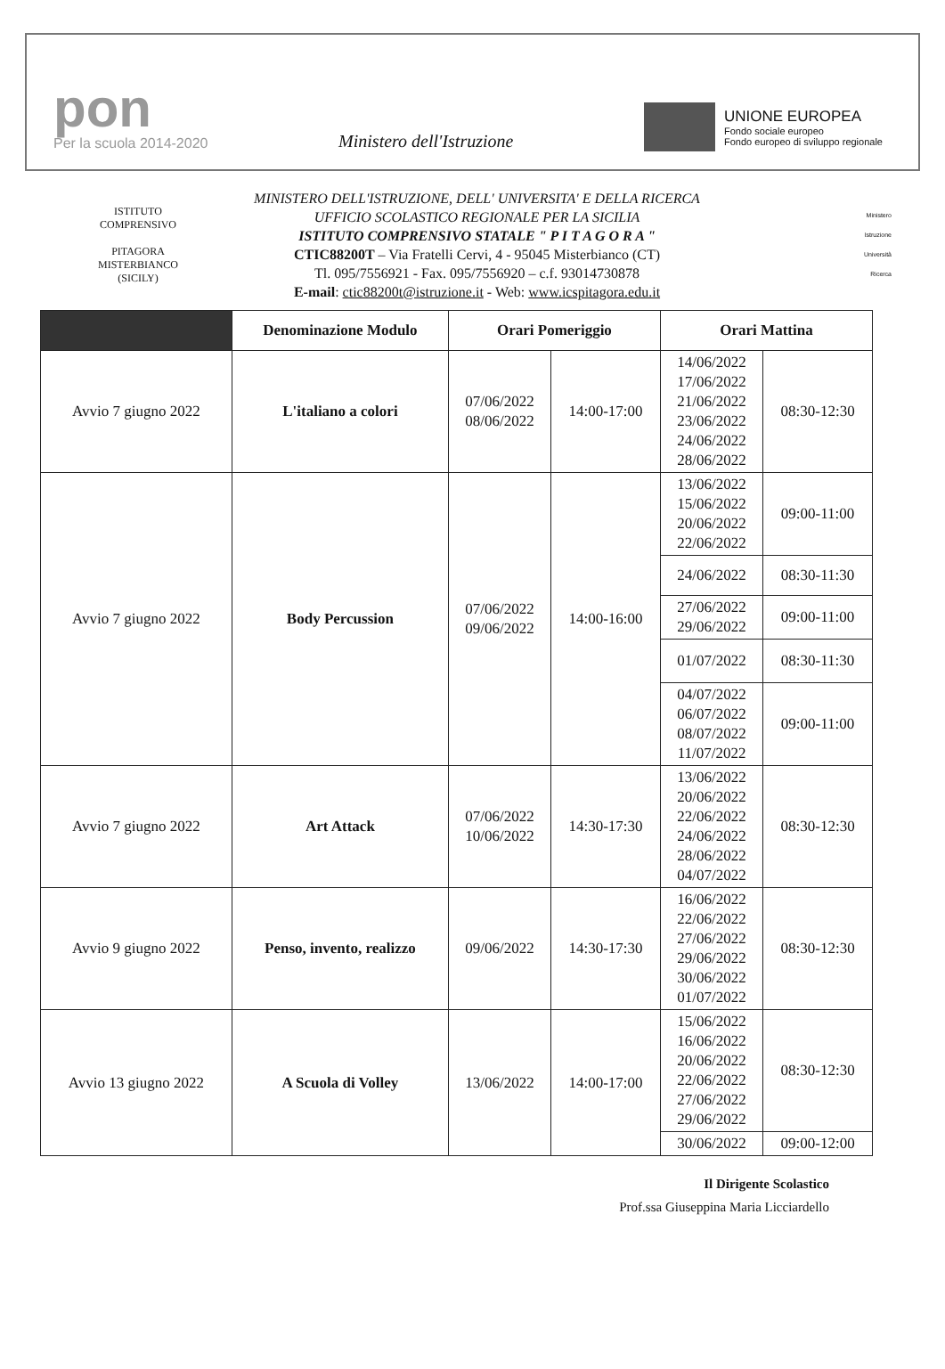pon
Per la scuola 2014-2020
Ministero dell'Istruzione
UNIONE EUROPEA
Fondo sociale europeo
Fondo europeo di sviluppo regionale
ISTITUTO COMPRENSIVO
PITAGORA
MISTERBIANCO (SICILY)
MINISTERO DELL'ISTRUZIONE, DELL' UNIVERSITA' E DELLA RICERCA
UFFICIO SCOLASTICO REGIONALE PER LA SICILIA
ISTITUTO COMPRENSIVO STATALE " P I T A G O R A "
CTIC88200T – Via Fratelli Cervi, 4 - 95045 Misterbianco (CT)
Tl. 095/7556921 - Fax. 095/7556920 – c.f. 93014730878
E-mail: ctic88200t@istruzione.it - Web: www.icspitagora.edu.it
Ministero
Istruzione
Università
Ricerca
| | Denominazione Modulo | Orari Pomeriggio | | Orari Mattina | |
| --- | --- | --- | --- | --- | --- |
| Avvio 7 giugno 2022 | L'italiano a colori | 07/06/2022 08/06/2022 | 14:00-17:00 | 14/06/2022 17/06/2022 21/06/2022 23/06/2022 24/06/2022 28/06/2022 | 08:30-12:30 |
| Avvio 7 giugno 2022 | Body Percussion | 07/06/2022 09/06/2022 | 14:00-16:00 | 13/06/2022 15/06/2022 20/06/2022 22/06/2022 | 09:00-11:00 |
| | | | | 24/06/2022 | 08:30-11:30 |
| | | | | 27/06/2022 29/06/2022 | 09:00-11:00 |
| | | | | 01/07/2022 | 08:30-11:30 |
| | | | | 04/07/2022 06/07/2022 08/07/2022 11/07/2022 | 09:00-11:00 |
| Avvio 7 giugno 2022 | Art Attack | 07/06/2022 10/06/2022 | 14:30-17:30 | 13/06/2022 20/06/2022 22/06/2022 24/06/2022 28/06/2022 04/07/2022 | 08:30-12:30 |
| Avvio 9 giugno 2022 | Penso, invento, realizzo | 09/06/2022 | 14:30-17:30 | 16/06/2022 22/06/2022 27/06/2022 29/06/2022 30/06/2022 01/07/2022 | 08:30-12:30 |
| Avvio 13 giugno 2022 | A Scuola di Volley | 13/06/2022 | 14:00-17:00 | 15/06/2022 16/06/2022 20/06/2022 22/06/2022 27/06/2022 29/06/2022 | 08:30-12:30 |
| | | | | 30/06/2022 | 09:00-12:00 |
Il Dirigente Scolastico
Prof.ssa Giuseppina Maria Licciardello